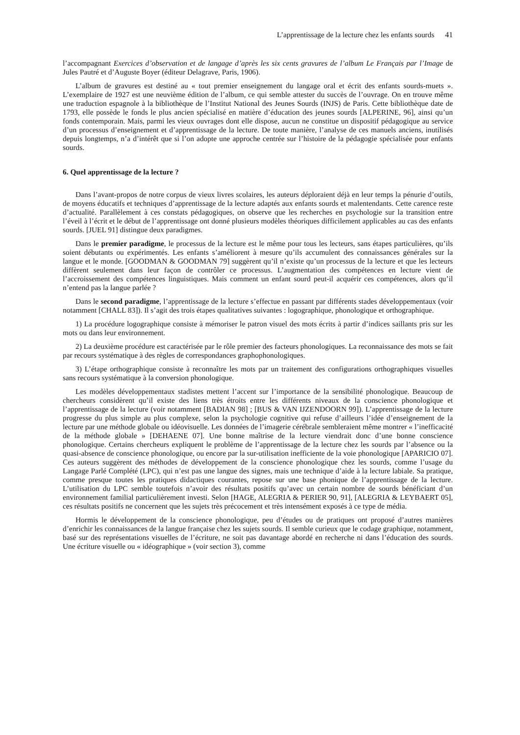L’apprentissage de la lecture chez les enfants sourds 41
l’accompagnant Exercices d’observation et de langage d’après les six cents gravures de l’album Le Français par l’Image de Jules Pautré et d’Auguste Boyer (éditeur Delagrave, Paris, 1906).
L’album de gravures est destiné au « tout premier enseignement du langage oral et écrit des enfants sourds-muets ». L’exemplaire de 1927 est une neuvième édition de l’album, ce qui semble attester du succès de l’ouvrage. On en trouve même une traduction espagnole à la bibliothèque de l’Institut National des Jeunes Sourds (INJS) de Paris. Cette bibliothèque date de 1793, elle possède le fonds le plus ancien spécialisé en matière d’éducation des jeunes sourds [ALPERINE, 96], ainsi qu’un fonds contemporain. Mais, parmi les vieux ouvrages dont elle dispose, aucun ne constitue un dispositif pédagogique au service d’un processus d’enseignement et d’apprentissage de la lecture. De toute manière, l’analyse de ces manuels anciens, inutilisés depuis longtemps, n’a d’intérêt que si l’on adopte une approche centrée sur l’histoire de la pédagogie spécialisée pour enfants sourds.
6. Quel apprentissage de la lecture ?
Dans l’avant-propos de notre corpus de vieux livres scolaires, les auteurs déploraient déjà en leur temps la pénurie d’outils, de moyens éducatifs et techniques d’apprentissage de la lecture adaptés aux enfants sourds et malentendants. Cette carence reste d’actualité. Parallèlement à ces constats pédagogiques, on observe que les recherches en psychologie sur la transition entre l’éveil à l’écrit et le début de l’apprentissage ont donné plusieurs modèles théoriques difficilement applicables au cas des enfants sourds. [JUEL 91] distingue deux paradigmes.
Dans le premier paradigme, le processus de la lecture est le même pour tous les lecteurs, sans étapes particulières, qu’ils soient débutants ou expérimentés. Les enfants s’améliorent à mesure qu’ils accumulent des connaissances générales sur la langue et le monde. [GOODMAN & GOODMAN 79] suggèrent qu’il n’existe qu’un processus de la lecture et que les lecteurs diffèrent seulement dans leur façon de contrôler ce processus. L’augmentation des compétences en lecture vient de l’accroissement des compétences linguistiques. Mais comment un enfant sourd peut-il acquérir ces compétences, alors qu’il n’entend pas la langue parlée ?
Dans le second paradigme, l’apprentissage de la lecture s’effectue en passant par différents stades développementaux (voir notamment [CHALL 83]). Il s’agit des trois étapes qualitatives suivantes : logographique, phonologique et orthographique.
1) La procédure logographique consiste à mémoriser le patron visuel des mots écrits à partir d’indices saillants pris sur les mots ou dans leur environnement.
2) La deuxième procédure est caractérisée par le rôle premier des facteurs phonologiques. La reconnaissance des mots se fait par recours systématique à des règles de correspondances graphophonologiques.
3) L’étape orthographique consiste à reconnaître les mots par un traitement des configurations orthographiques visuelles sans recours systématique à la conversion phonologique.
Les modèles développementaux stadistes mettent l’accent sur l’importance de la sensibilité phonologique. Beaucoup de chercheurs considèrent qu’il existe des liens très étroits entre les différents niveaux de la conscience phonologique et l’apprentissage de la lecture (voir notamment [BADIAN 98] ; [BUS & VAN IJZENDOORN 99]). L’apprentissage de la lecture progresse du plus simple au plus complexe, selon la psychologie cognitive qui refuse d’ailleurs l’idée d’enseignement de la lecture par une méthode globale ou idéovisuelle. Les données de l’imagerie cérébrale sembleraient même montrer « l’inefficacité de la méthode globale » [DEHAENE 07]. Une bonne maîtrise de la lecture viendrait donc d’une bonne conscience phonologique. Certains chercheurs expliquent le problème de l’apprentissage de la lecture chez les sourds par l’absence ou la quasi-absence de conscience phonologique, ou encore par la sur-utilisation inefficiente de la voie phonologique [APARICIO 07]. Ces auteurs suggèrent des méthodes de développement de la conscience phonologique chez les sourds, comme l’usage du Langage Parlé Complété (LPC), qui n’est pas une langue des signes, mais une technique d’aide à la lecture labiale. Sa pratique, comme presque toutes les pratiques didactiques courantes, repose sur une base phonique de l’apprentissage de la lecture. L’utilisation du LPC semble toutefois n’avoir des résultats positifs qu’avec un certain nombre de sourds bénéficiant d’un environnement familial particulièrement investi. Selon [HAGE, ALEGRIA & PERIER 90, 91], [ALEGRIA & LEYBAERT 05], ces résultats positifs ne concernent que les sujets très précocement et très intensément exposés à ce type de média.
Hormis le développement de la conscience phonologique, peu d’études ou de pratiques ont proposé d’autres manières d’enrichir les connaissances de la langue française chez les sujets sourds. Il semble curieux que le codage graphique, notamment, basé sur des représentations visuelles de l’écriture, ne soit pas davantage abordé en recherche ni dans l’éducation des sourds. Une écriture visuelle ou « idéographique » (voir section 3), comme